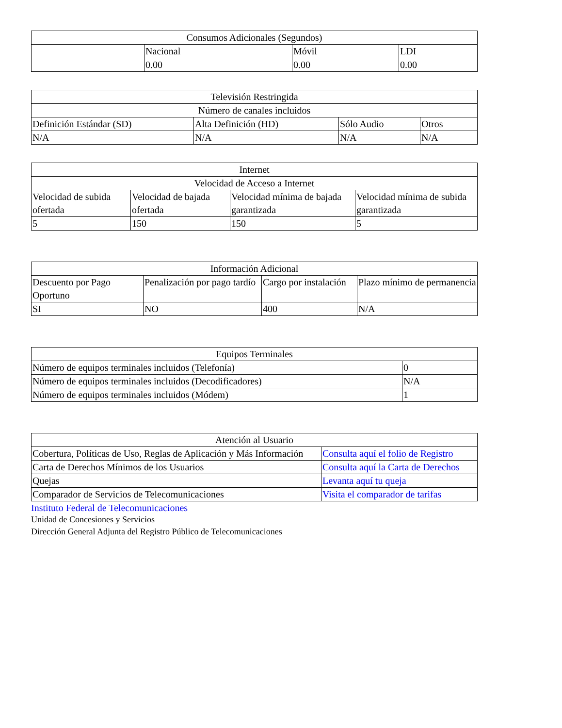| Consumos Adicionales (Segundos) | | | |
| | Nacional | Móvil | LDI |
| | 0.00 | 0.00 | 0.00 |
| Televisión Restringida | | | |
| Número de canales incluidos | | | |
| Definición Estándar (SD) | Alta Definición (HD) | Sólo Audio | Otros |
| N/A | N/A | N/A | N/A |
| Internet | | | |
| Velocidad de Acceso a Internet | | | |
| Velocidad de subida ofertada | Velocidad de bajada ofertada | Velocidad mínima de bajada garantizada | Velocidad mínima de subida garantizada |
| 5 | 150 | 150 | 5 |
| Información Adicional | | | |
| Descuento por Pago Oportuno | Penalización por pago tardío | Cargo por instalación | Plazo mínimo de permanencia |
| SI | NO | 400 | N/A |
| Equipos Terminales | |
| Número de equipos terminales incluidos (Telefonía) | 0 |
| Número de equipos terminales incluidos (Decodificadores) | N/A |
| Número de equipos terminales incluidos (Módem) | 1 |
| Atención al Usuario | |
| Cobertura, Políticas de Uso, Reglas de Aplicación y Más Información | Consulta aquí el folio de Registro |
| Carta de Derechos Mínimos de los Usuarios | Consulta aquí la Carta de Derechos |
| Quejas | Levanta aquí tu queja |
| Comparador de Servicios de Telecomunicaciones | Visita el comparador de tarifas |
Instituto Federal de Telecomunicaciones
Unidad de Concesiones y Servicios
Dirección General Adjunta del Registro Público de Telecomunicaciones